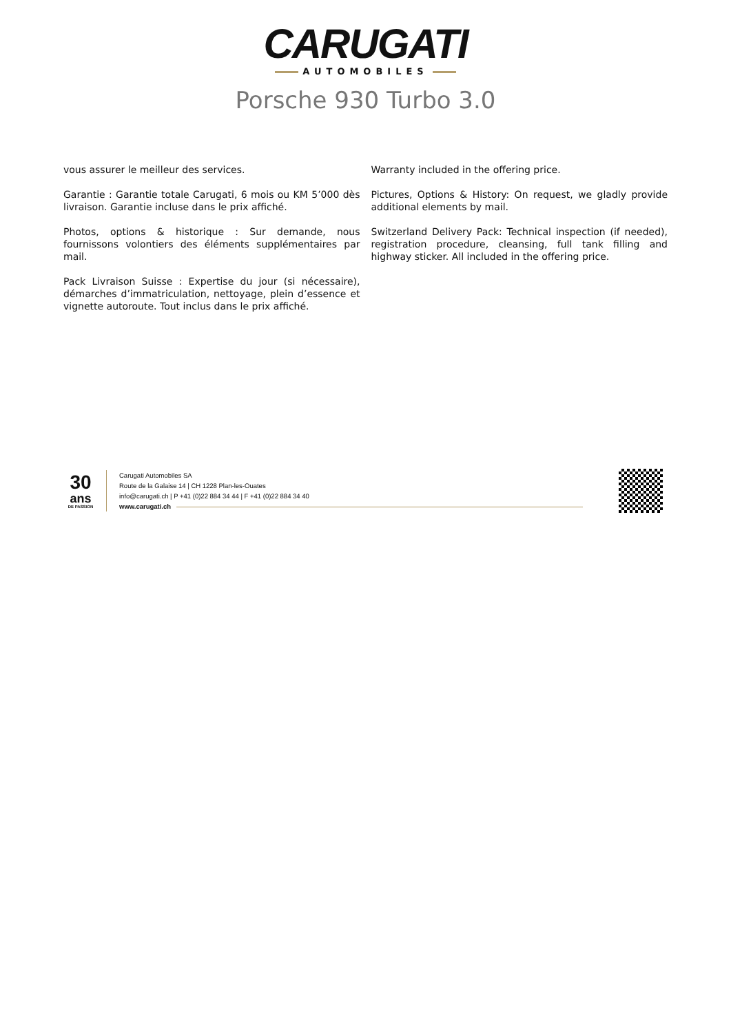CARUGATI
AUTOMOBILES
Porsche 930 Turbo 3.0
vous assurer le meilleur des services.
Garantie : Garantie totale Carugati, 6 mois ou KM 5’000 dès livraison. Garantie incluse dans le prix affiché.
Photos, options & historique : Sur demande, nous fournissons volontiers des éléments supplémentaires par mail.
Pack Livraison Suisse : Expertise du jour (si nécessaire), démarches d’immatriculation, nettoyage, plein d’essence et vignette autoroute. Tout inclus dans le prix affiché.
Warranty included in the offering price.
Pictures, Options & History: On request, we gladly provide additional elements by mail.
Switzerland Delivery Pack: Technical inspection (if needed), registration procedure, cleansing, full tank filling and highway sticker. All included in the offering price.
30
ans
DE PASSION
Carugati Automobiles SA
Route de la Galaise 14 | CH 1228 Plan-les-Ouates
info@carugati.ch | P +41 (0)22 884 34 44 | F +41 (0)22 884 34 40
www.carugati.ch